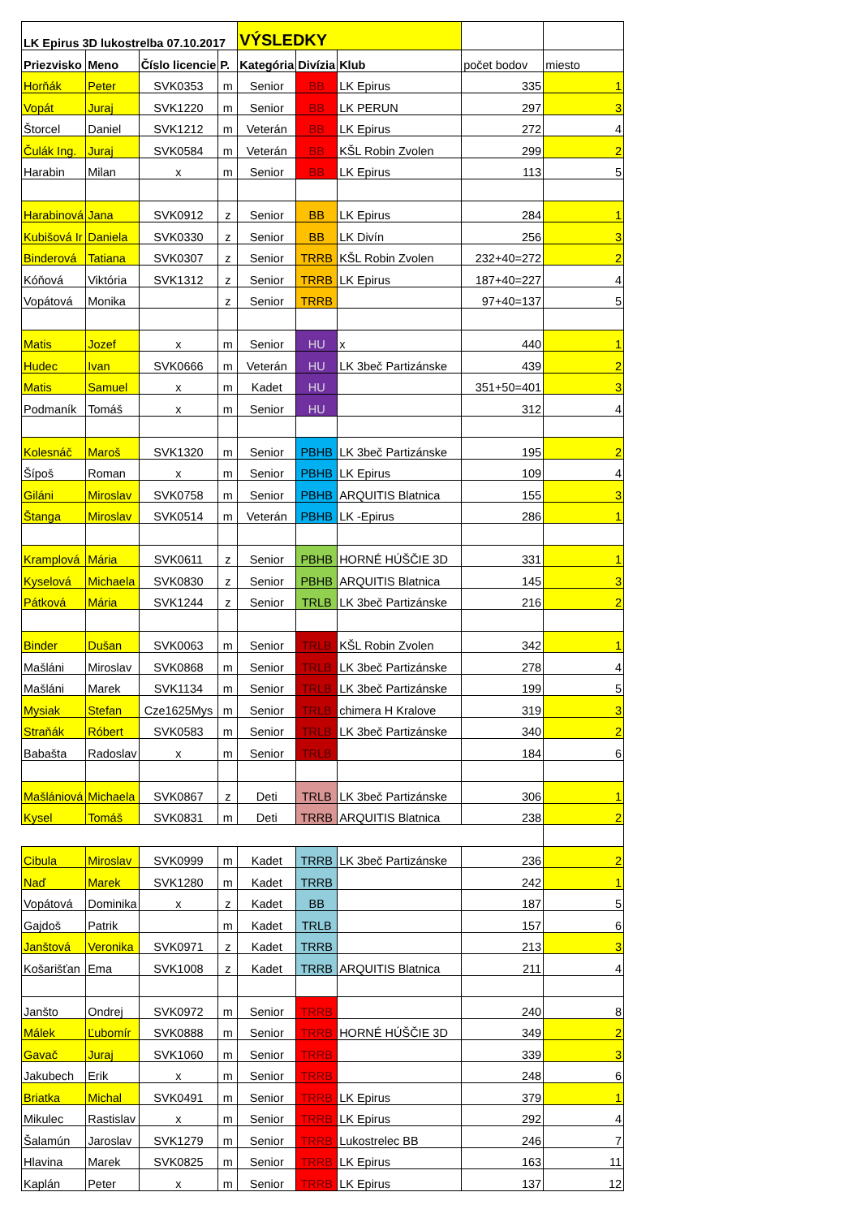| LK Epirus 3D lukostrelba 07.10.2017 | | | | VÝSLEDKY | | | | |
| Priezvisko | Meno | Číslo licencie | P. | Kategória | Divízia | Klub | počet bodov | miesto |
| Horňák | Peter | SVK0353 | m | Senior | BB | LK Epirus | 335 | 1 |
| Vopát | Juraj | SVK1220 | m | Senior | BB | LK PERUN | 297 | 3 |
| Štorcel | Daniel | SVK1212 | m | Veterán | BB | LK Epirus | 272 | 4 |
| Čulák Ing. | Juraj | SVK0584 | m | Veterán | BB | KŠL Robin Zvolen | 299 | 2 |
| Harabin | Milan | x | m | Senior | BB | LK Epirus | 113 | 5 |
| Harabinová | Jana | SVK0912 | z | Senior | BB | LK Epirus | 284 | 1 |
| Kubišová Ir | Daniela | SVK0330 | z | Senior | BB | LK Divín | 256 | 3 |
| Binderová | Tatiana | SVK0307 | z | Senior | TRRB | KŠL Robin Zvolen | 232+40=272 | 2 |
| Kóňová | Viktória | SVK1312 | z | Senior | TRRB | LK Epirus | 187+40=227 | 4 |
| Vopátová | Monika | | z | Senior | TRRB | | 97+40=137 | 5 |
| Matis | Jozef | x | m | Senior | HU | x | 440 | 1 |
| Hudec | Ivan | SVK0666 | m | Veterán | HU | LK 3beč Partizánske | 439 | 2 |
| Matis | Samuel | x | m | Kadet | HU | | 351+50=401 | 3 |
| Podmaník | Tomáš | x | m | Senior | HU | | 312 | 4 |
| Kolesnáč | Maroš | SVK1320 | m | Senior | PBHB | LK 3beč Partizánske | 195 | 2 |
| Šípoš | Roman | x | m | Senior | PBHB | LK Epirus | 109 | 4 |
| Giláni | Miroslav | SVK0758 | m | Senior | PBHB | ARQUITIS Blatnica | 155 | 3 |
| Štanga | Miroslav | SVK0514 | m | Veterán | PBHB | LK -Epirus | 286 | 1 |
| Kramplová | Mária | SVK0611 | z | Senior | PBHB | HORNÉ HÚŠČIE 3D | 331 | 1 |
| Kyselová | Michaela | SVK0830 | z | Senior | PBHB | ARQUITIS Blatnica | 145 | 3 |
| Pátková | Mária | SVK1244 | z | Senior | TRLB | LK 3beč Partizánske | 216 | 2 |
| Binder | Dušan | SVK0063 | m | Senior | TRLB | KŠL Robin Zvolen | 342 | 1 |
| Mašláni | Miroslav | SVK0868 | m | Senior | TRLB | LK 3beč Partizánske | 278 | 4 |
| Mašláni | Marek | SVK1134 | m | Senior | TRLB | LK 3beč Partizánske | 199 | 5 |
| Mysiak | Stefan | Cze1625Mys | m | Senior | TRLB | chimera H Kralove | 319 | 3 |
| Straňák | Róbert | SVK0583 | m | Senior | TRLB | LK 3beč Partizánske | 340 | 2 |
| Babašta | Radoslav | x | m | Senior | TRLB | | 184 | 6 |
| Mašlániová | Michaela | SVK0867 | z | Deti | TRLB | LK 3beč Partizánske | 306 | 1 |
| Kysel | Tomáš | SVK0831 | m | Deti | TRRB | ARQUITIS Blatnica | 238 | 2 |
| Cibula | Miroslav | SVK0999 | m | Kadet | TRRB | LK 3beč Partizánske | 236 | 2 |
| Naď | Marek | SVK1280 | m | Kadet | TRRB | | 242 | 1 |
| Vopátová | Dominika | x | z | Kadet | BB | | 187 | 5 |
| Gajdoš | Patrik | | m | Kadet | TRLB | | 157 | 6 |
| Janštová | Veronika | SVK0971 | z | Kadet | TRRB | | 213 | 3 |
| Košarišťan | Ema | SVK1008 | z | Kadet | TRRB | ARQUITIS Blatnica | 211 | 4 |
| Janšto | Ondrej | SVK0972 | m | Senior | TRRB | | 240 | 8 |
| Málek | Ľubomír | SVK0888 | m | Senior | TRRB | HORNÉ HÚŠČIE 3D | 349 | 2 |
| Gavač | Juraj | SVK1060 | m | Senior | TRRB | | 339 | 3 |
| Jakubech | Erik | x | m | Senior | TRRB | | 248 | 6 |
| Briatka | Michal | SVK0491 | m | Senior | TRRB | LK Epirus | 379 | 1 |
| Mikulec | Rastislav | x | m | Senior | TRRB | LK Epirus | 292 | 4 |
| Šalamún | Jaroslav | SVK1279 | m | Senior | TRRB | Lukostrelec BB | 246 | 7 |
| Hlavina | Marek | SVK0825 | m | Senior | TRRB | LK Epirus | 163 | 11 |
| Kaplán | Peter | x | m | Senior | TRRB | LK Epirus | 137 | 12 |